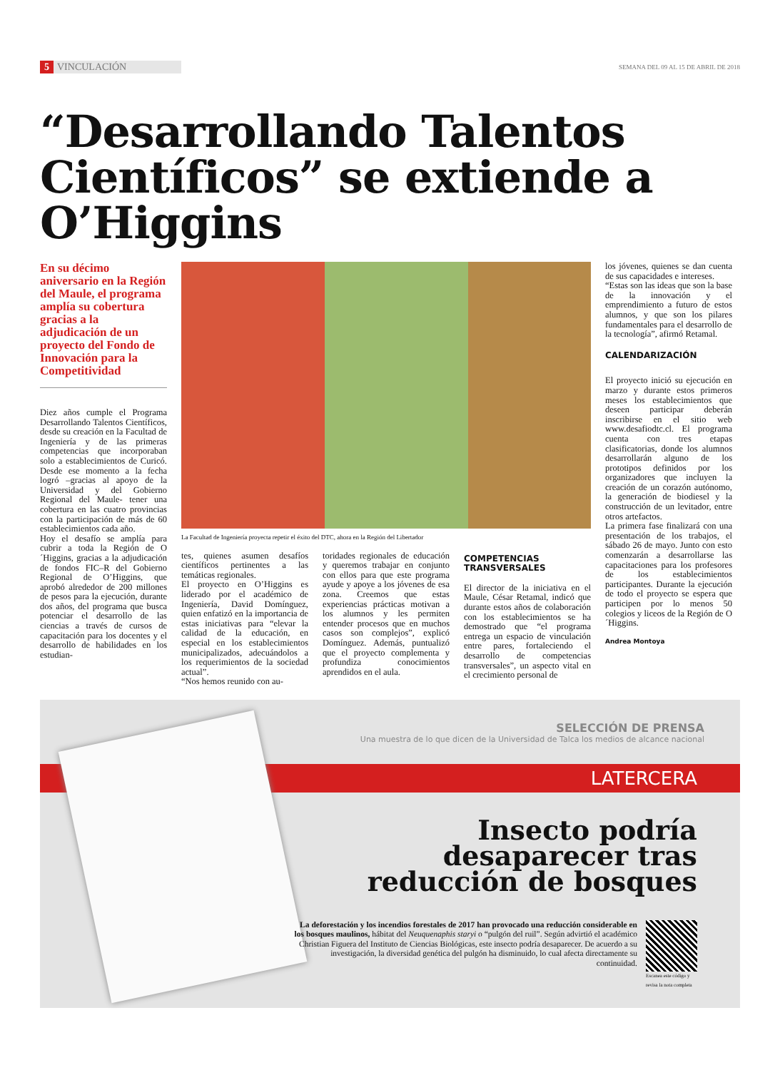5 VINCULACIÓN
SEMANA DEL 09 AL 15 DE ABRIL DE 2018
“Desarrollando Talentos Científicos” se extiende a O’Higgins
En su décimo aniversario en la Región del Maule, el programa amplía su cobertura gracias a la adjudicación de un proyecto del Fondo de Innovación para la Competitividad
Diez años cumple el Programa Desarrollando Talentos Científicos, desde su creación en la Facultad de Ingeniería y de las primeras competencias que incorporaban solo a establecimientos de Curicó. Desde ese momento a la fecha logró –gracias al apoyo de la Universidad y del Gobierno Regional del Maule- tener una cobertura en las cuatro provincias con la participación de más de 60 establecimientos cada año.
Hoy el desafío se amplía para cubrir a toda la Región de O´Higgins, gracias a la adjudicación de fondos FIC–R del Gobierno Regional de O’Higgins, que aprobó alrededor de 200 millones de pesos para la ejecución, durante dos años, del programa que busca potenciar el desarrollo de las ciencias a través de cursos de capacitación para los docentes y el desarrollo de habilidades en los estudian-
La Facultad de Ingeniería proyecta repetir el éxito del DTC, ahora en la Región del Libertador
tes, quienes asumen desafíos científicos pertinentes a las temáticas regionales.
El proyecto en O’Higgins es liderado por el académico de Ingeniería, David Domínguez, quien enfatizó en la importancia de estas iniciativas para “elevar la calidad de la educación, en especial en los establecimientos municipalizados, adecuándolos a los requerimientos de la sociedad actual”.
“Nos hemos reunido con au-
toridades regionales de educación y queremos trabajar en conjunto con ellos para que este programa ayude y apoye a los jóvenes de esa zona. Creemos que estas experiencias prácticas motivan a los alumnos y les permiten entender procesos que en muchos casos son complejos”, explicó Domínguez. Además, puntualizó que el proyecto complementa y profundiza conocimientos aprendidos en el aula.
COMPETENCIAS TRANSVERSALES
El director de la iniciativa en el Maule, César Retamal, indicó que durante estos años de colaboración con los establecimientos se ha demostrado que “el programa entrega un espacio de vinculación entre pares, fortaleciendo el desarrollo de competencias transversales”, un aspecto vital en el crecimiento personal de
los jóvenes, quienes se dan cuenta de sus capacidades e intereses.
“Estas son las ideas que son la base de la innovación y el emprendimiento a futuro de estos alumnos, y que son los pilares fundamentales para el desarrollo de la tecnología”, afirmó Retamal.
CALENDARIZACIÓN
El proyecto inició su ejecución en marzo y durante estos primeros meses los establecimientos que deseen participar deberán inscribirse en el sitio web www.desafiodtc.cl. El programa cuenta con tres etapas clasificatorias, donde los alumnos desarrollarán alguno de los prototipos definidos por los organizadores que incluyen la creación de un corazón autónomo, la generación de biodiesel y la construcción de un levitador, entre otros artefactos.
La primera fase finalizará con una presentación de los trabajos, el sábado 26 de mayo. Junto con esto comenzarán a desarrollarse las capacitaciones para los profesores de los establecimientos participantes. Durante la ejecución de todo el proyecto se espera que participen por lo menos 50 colegios y liceos de la Región de O´Higgins.
Andrea Montoya
SELECCIÓN DE PRENSA
Una muestra de lo que dicen de la Universidad de Talca los medios de alcance nacional
LATERCERA
Insecto podría desaparecer tras reducción de bosques
La deforestación y los incendios forestales de 2017 han provocado una reducción considerable en los bosques maulinos, hábitat del Neuquenaphis staryi o “pulgón del ruil”. Según advirtió el académico Christian Figuera del Instituto de Ciencias Biológicas, este insecto podría desaparecer. De acuerdo a su investigación, la diversidad genética del pulgón ha disminuido, lo cual afecta directamente su continuidad.
Escanea este código y revisa la nota completa